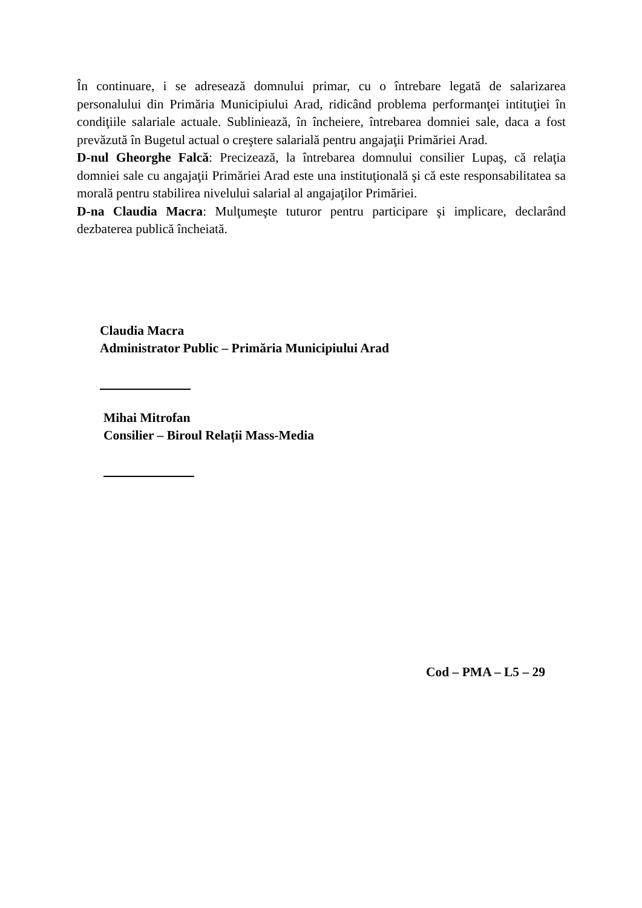În continuare, i se adresează domnului primar, cu o întrebare legată de salarizarea personalului din Primăria Municipiului Arad, ridicând problema performanţei intituţiei în condiţiile salariale actuale. Subliniează, în încheiere, întrebarea domniei sale, daca a fost prevăzută în Bugetul actual o creştere salarială pentru angajaţii Primăriei Arad.
D-nul Gheorghe Falcă: Precizează, la întrebarea domnului consilier Lupaş, că relaţia domniei sale cu angajaţii Primăriei Arad este una instituţională şi că este responsabilitatea sa morală pentru stabilirea nivelului salarial al angajaţilor Primăriei.
D-na Claudia Macra: Mulţumeşte tuturor pentru participare şi implicare, declarând dezbaterea publică încheiată.
Claudia Macra
Administrator Public – Primăria Municipiului Arad
Mihai Mitrofan
Consilier – Biroul Relații Mass-Media
Cod – PMA – L5 – 29